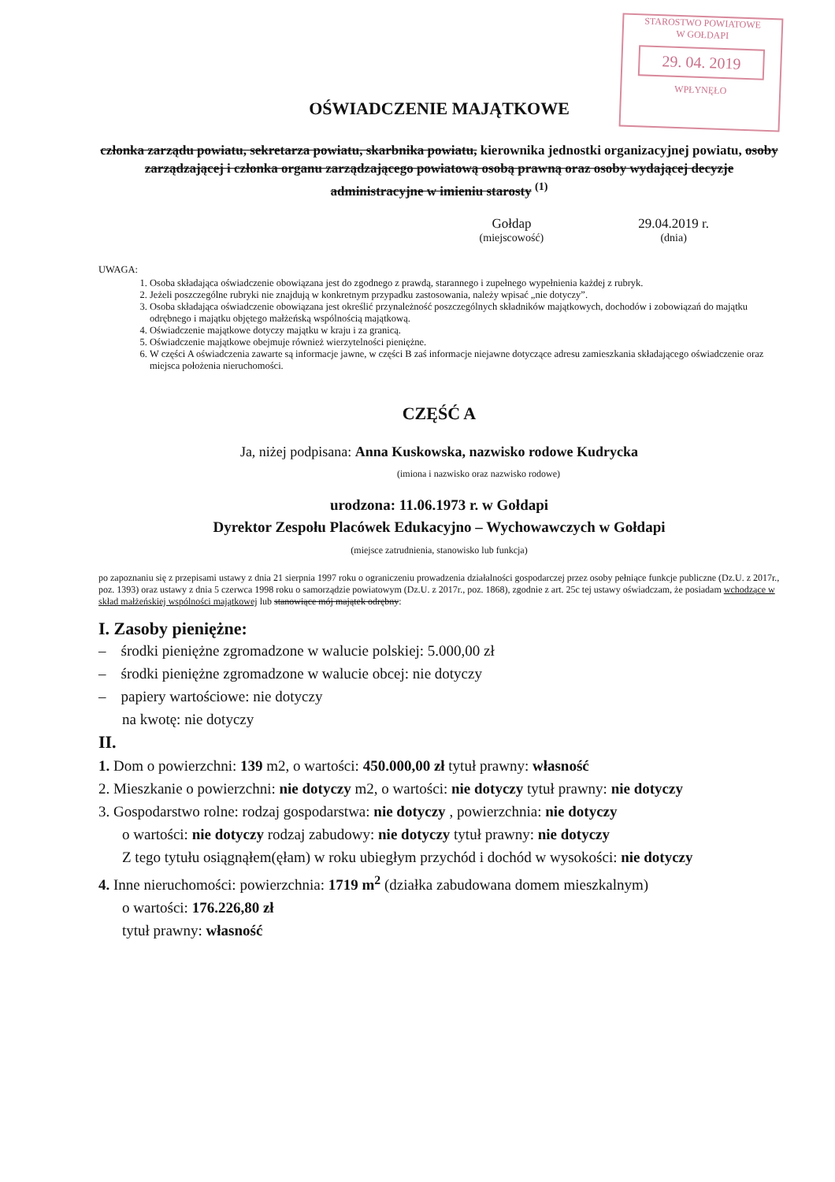STAROSTWO POWIATOWE
W GOŁDAPI
29. 04. 2019
WPŁYNĘŁO
OŚWIADCZENIE MAJĄTKOWE
członka zarządu powiatu, sekretarza powiatu, skarbnika powiatu, kierownika jednostki organizacyjnej powiatu, osoby zarządzającej i członka organu zarządzającego powiatową osobą prawną oraz osoby wydającej decyzje administracyjne w imieniu starosty <sup>(1)</sup>
Gołdap
(miejscowość)
29.04.2019 r.
(dnia)
UWAGA:
1. Osoba składająca oświadczenie obowiązana jest do zgodnego z prawdą, starannego i zupełnego wypełnienia każdej z rubryk.
2. Jeżeli poszczególne rubryki nie znajdują w konkretnym przypadku zastosowania, należy wpisać „nie dotyczy”.
3. Osoba składająca oświadczenie obowiązana jest określić przynależność poszczególnych składników majątkowych, dochodów i zobowiązań do majątku odrębnego i majątku objętego małżeńską wspólnością majątkową.
4. Oświadczenie majątkowe dotyczy majątku w kraju i za granicą.
5. Oświadczenie majątkowe obejmuje również wierzytelności pieniężne.
6. W części A oświadczenia zawarte są informacje jawne, w części B zaś informacje niejawne dotyczące adresu zamieszkania składającego oświadczenie oraz miejsca położenia nieruchomości.
CZĘŚĆ A
Ja, niżej podpisana: Anna Kuskowska, nazwisko rodowe Kudrycka
(imiona i nazwisko oraz nazwisko rodowe)
urodzona: 11.06.1973 r. w Gołdapi
Dyrektor Zespołu Placówek Edukacyjno – Wychowawczych w Gołdapi
(miejsce zatrudnienia, stanowisko lub funkcja)
po zapoznaniu się z przepisami ustawy z dnia 21 sierpnia 1997 roku o ograniczeniu prowadzenia działalności gospodarczej przez osoby pełniące funkcje publiczne (Dz.U. z 2017r., poz. 1393) oraz ustawy z dnia 5 czerwca 1998 roku o samorządzie powiatowym (Dz.U. z 2017r., poz. 1868), zgodnie z art. 25c tej ustawy oświadczam, że posiadam wchodzące w skład małżeńskiej wspólności majątkowej lub stanowiące mój majątek odrębny:
I. Zasoby pieniężne:
– środki pieniężne zgromadzone w walucie polskiej: 5.000,00 zł
– środki pieniężne zgromadzone w walucie obcej: nie dotyczy
– papiery wartościowe: nie dotyczy
na kwotę: nie dotyczy
II.
1. Dom o powierzchni: 139 m2, o wartości: 450.000,00 zł tytuł prawny: własność
2. Mieszkanie o powierzchni: nie dotyczy m2, o wartości: nie dotyczy tytuł prawny: nie dotyczy
3. Gospodarstwo rolne: rodzaj gospodarstwa: nie dotyczy , powierzchnia: nie dotyczy
o wartości: nie dotyczy rodzaj zabudowy: nie dotyczy tytuł prawny: nie dotyczy
Z tego tytułu osiągnąłem(ęłam) w roku ubiegłym przychód i dochód w wysokości: nie dotyczy
4. Inne nieruchomości: powierzchnia: 1719 m<sup>2</sup> (działka zabudowana domem mieszkalnym)
o wartości: 176.226,80 zł
tytuł prawny: własność